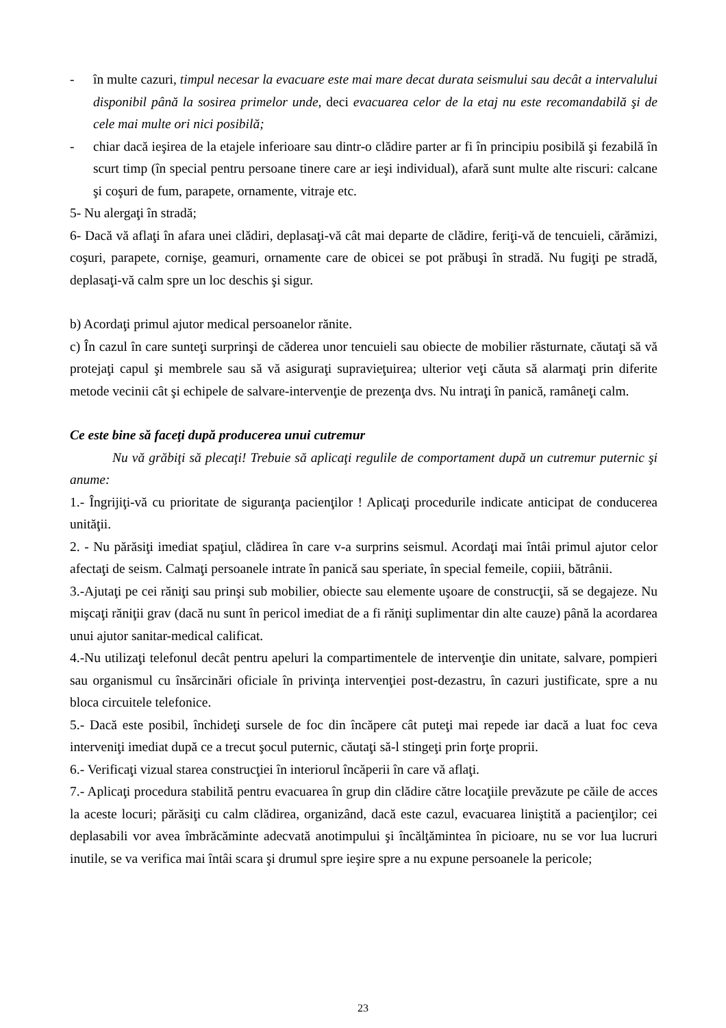- în multe cazuri, timpul necesar la evacuare este mai mare decat durata seismului sau decât a intervalului disponibil până la sosirea primelor unde, deci evacuarea celor de la etaj nu este recomandabilă şi de cele mai multe ori nici posibilă;
- chiar dacă ieşirea de la etajele inferioare sau dintr-o clădire parter ar fi în principiu posibilă şi fezabilă în scurt timp (în special pentru persoane tinere care ar ieşi individual), afară sunt multe alte riscuri: calcane şi coşuri de fum, parapete, ornamente, vitraje etc.
5- Nu alergaţi în stradă;
6- Dacă vă aflaţi în afara unei clădiri, deplasaţi-vă cât mai departe de clădire, feriţi-vă de tencuieli, cărămizi, coşuri, parapete, cornişe, geamuri, ornamente care de obicei se pot prăbuşi în stradă. Nu fugiţi pe stradă, deplasaţi-vă calm spre un loc deschis şi sigur.
b) Acordaţi primul ajutor medical persoanelor rănite.
c) În cazul în care sunteţi surprinşi de căderea unor tencuieli sau obiecte de mobilier răsturnate, căutaţi să vă protejaţi capul şi membrele sau să vă asiguraţi supravieţuirea; ulterior veţi căuta să alarmaţi prin diferite metode vecinii cât şi echipele de salvare-intervenţie de prezenţa dvs. Nu intraţi în panică, ramâneţi calm.
Ce este bine să faceţi după producerea unui cutremur
Nu vă grăbiţi să plecaţi! Trebuie să aplicaţi regulile de comportament după un cutremur puternic şi anume:
1.- Îngrijiţi-vă cu prioritate de siguranţa pacienţilor ! Aplicaţi procedurile indicate anticipat de conducerea unităţii.
2. - Nu părăsiţi imediat spaţiul, clădirea în care v-a surprins seismul. Acordaţi mai întâi primul ajutor celor afectaţi de seism. Calmaţi persoanele intrate în panică sau speriate, în special femeile, copiii, bătrânii.
3.-Ajutaţi pe cei răniţi sau prinşi sub mobilier, obiecte sau elemente uşoare de construcţii, să se degajeze. Nu mişcaţi răniţii grav (dacă nu sunt în pericol imediat de a fi răniţi suplimentar din alte cauze) până la acordarea unui ajutor sanitar-medical calificat.
4.-Nu utilizaţi telefonul decât pentru apeluri la compartimentele de intervenţie din unitate, salvare, pompieri sau organismul cu însărcinări oficiale în privinţa intervenţiei post-dezastru, în cazuri justificate, spre a nu bloca circuitele telefonice.
5.- Dacă este posibil, închideţi sursele de foc din încăpere cât puteţi mai repede iar dacă a luat foc ceva interveniţi imediat după ce a trecut şocul puternic, căutaţi să-l stingeţi prin forţe proprii.
6.- Verificaţi vizual starea construcţiei în interiorul încăperii în care vă aflaţi.
7.- Aplicaţi procedura stabilită pentru evacuarea în grup din clădire către locaţiile prevăzute pe căile de acces la aceste locuri; părăsiţi cu calm clădirea, organizând, dacă este cazul, evacuarea liniştită a pacienţilor; cei deplasabili vor avea îmbrăcăminte adecvată anotimpului şi încălţămintea în picioare, nu se vor lua lucruri inutile, se va verifica mai întâi scara şi drumul spre ieşire spre a nu expune persoanele la pericole;
23